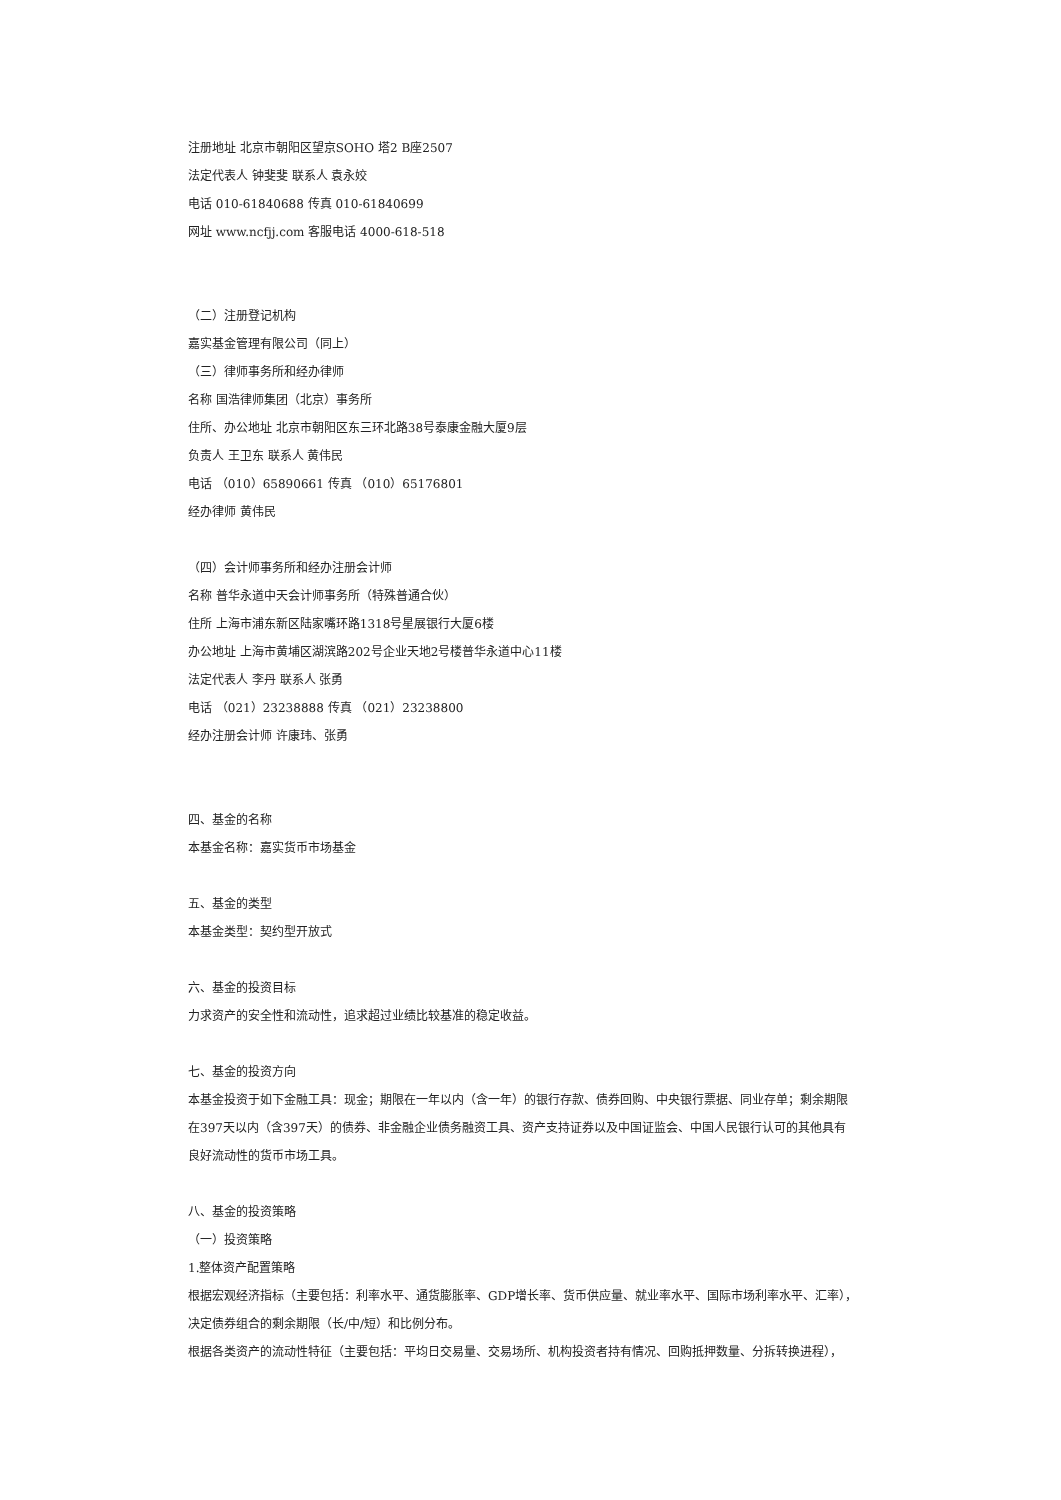注册地址 北京市朝阳区望京SOHO 塔2 B座2507
法定代表人 钟斐斐 联系人 袁永姣
电话 010-61840688 传真 010-61840699
网址 www.ncfjj.com 客服电话 4000-618-518
（二）注册登记机构
嘉实基金管理有限公司（同上）
（三）律师事务所和经办律师
名称 国浩律师集团（北京）事务所
住所、办公地址 北京市朝阳区东三环北路38号泰康金融大厦9层
负责人 王卫东 联系人 黄伟民
电话 （010）65890661 传真 （010）65176801
经办律师 黄伟民
（四）会计师事务所和经办注册会计师
名称 普华永道中天会计师事务所（特殊普通合伙）
住所 上海市浦东新区陆家嘴环路1318号星展银行大厦6楼
办公地址 上海市黄埔区湖滨路202号企业天地2号楼普华永道中心11楼
法定代表人 李丹 联系人 张勇
电话 （021）23238888 传真 （021）23238800
经办注册会计师 许康玮、张勇
四、基金的名称
本基金名称：嘉实货币市场基金
五、基金的类型
本基金类型：契约型开放式
六、基金的投资目标
力求资产的安全性和流动性，追求超过业绩比较基准的稳定收益。
七、基金的投资方向
本基金投资于如下金融工具：现金；期限在一年以内（含一年）的银行存款、债券回购、中央银行票据、同业存单；剩余期限
在397天以内（含397天）的债券、非金融企业债务融资工具、资产支持证券以及中国证监会、中国人民银行认可的其他具有
良好流动性的货币市场工具。
八、基金的投资策略
（一）投资策略
1.整体资产配置策略
根据宏观经济指标（主要包括：利率水平、通货膨胀率、GDP增长率、货币供应量、就业率水平、国际市场利率水平、汇率），
决定债券组合的剩余期限（长/中/短）和比例分布。
根据各类资产的流动性特征（主要包括：平均日交易量、交易场所、机构投资者持有情况、回购抵押数量、分拆转换进程），